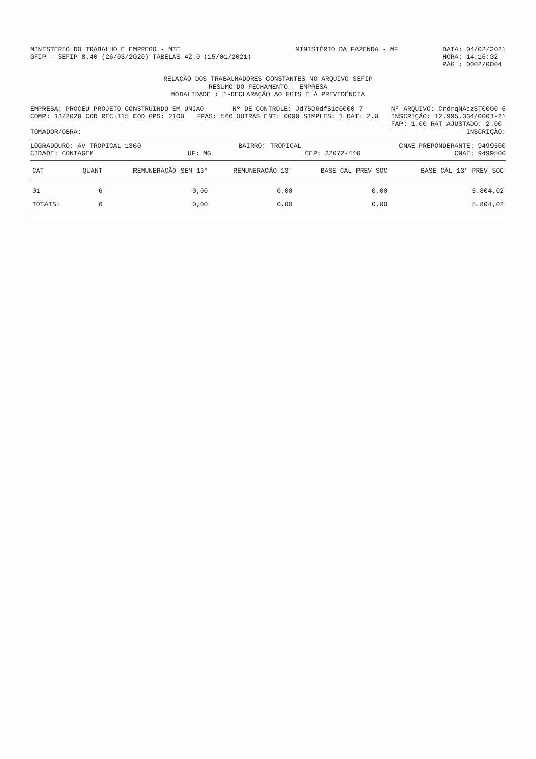MINISTÉRIO DO TRABALHO E EMPREGO - MTE
GFIP - SEFIP 8.40 (26/03/2020) TABELAS 42.0 (15/01/2021)
MINISTÉRIO DA FAZENDA - MF DATA: 04/02/2021
HORA: 14:16:32
PÁG : 0002/0004
RELAÇÃO DOS TRABALHADORES CONSTANTES NO ARQUIVO SEFIP
RESUMO DO FECHAMENTO - EMPRESA
MODALIDADE : 1-DECLARAÇÃO AO FGTS E À PREVIDÊNCIA
EMPRESA: PROCEU PROJETO CONSTRUINDO EM UNIAO
Nº DE CONTROLE: Jd75D6dfS1e0000-7
Nº ARQUIVO: CrdrqNAczST0000-6
COMP: 13/2020 COD REC:115 COD GPS: 2100
FPAS: 566 OUTRAS ENT: 0099 SIMPLES: 1 RAT: 2.0
INSCRIÇÃO: 12.995.334/0001-21
FAP: 1.00 RAT AJUSTADO: 2.00
TOMADOR/OBRA: INSCRIÇÃO:
LOGRADOURO: AV TROPICAL 1360 BAIRRO: TROPICAL CNAE PREPONDERANTE: 9499500
CIDADE: CONTAGEM UF: MG CEP: 32072-440 CNAE: 9499500
| CAT | QUANT | REMUNERAÇÃO SEM 13° | REMUNERAÇÃO 13° | BASE CÁL PREV SOC | BASE CÁL 13° PREV SOC |
| --- | --- | --- | --- | --- | --- |
| 01 | 6 | 0,00 | 0,00 | 0,00 | 5.804,02 |
| TOTAIS: | 6 | 0,00 | 0,00 | 0,00 | 5.804,02 |